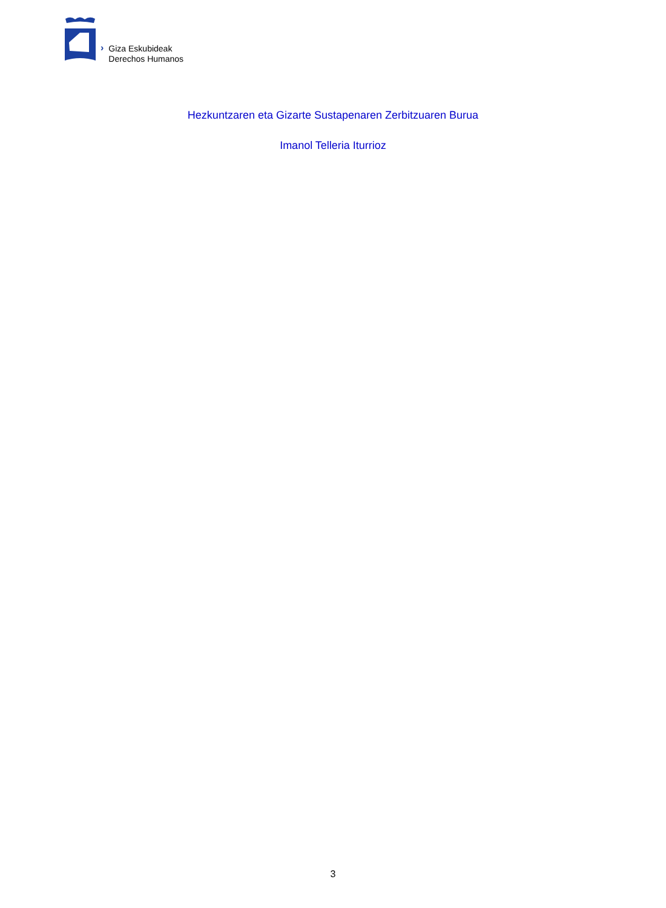›
Giza Eskubideak
Derechos Humanos
Hezkuntzaren eta Gizarte Sustapenaren Zerbitzuaren Burua
Imanol Telleria Iturrioz
3